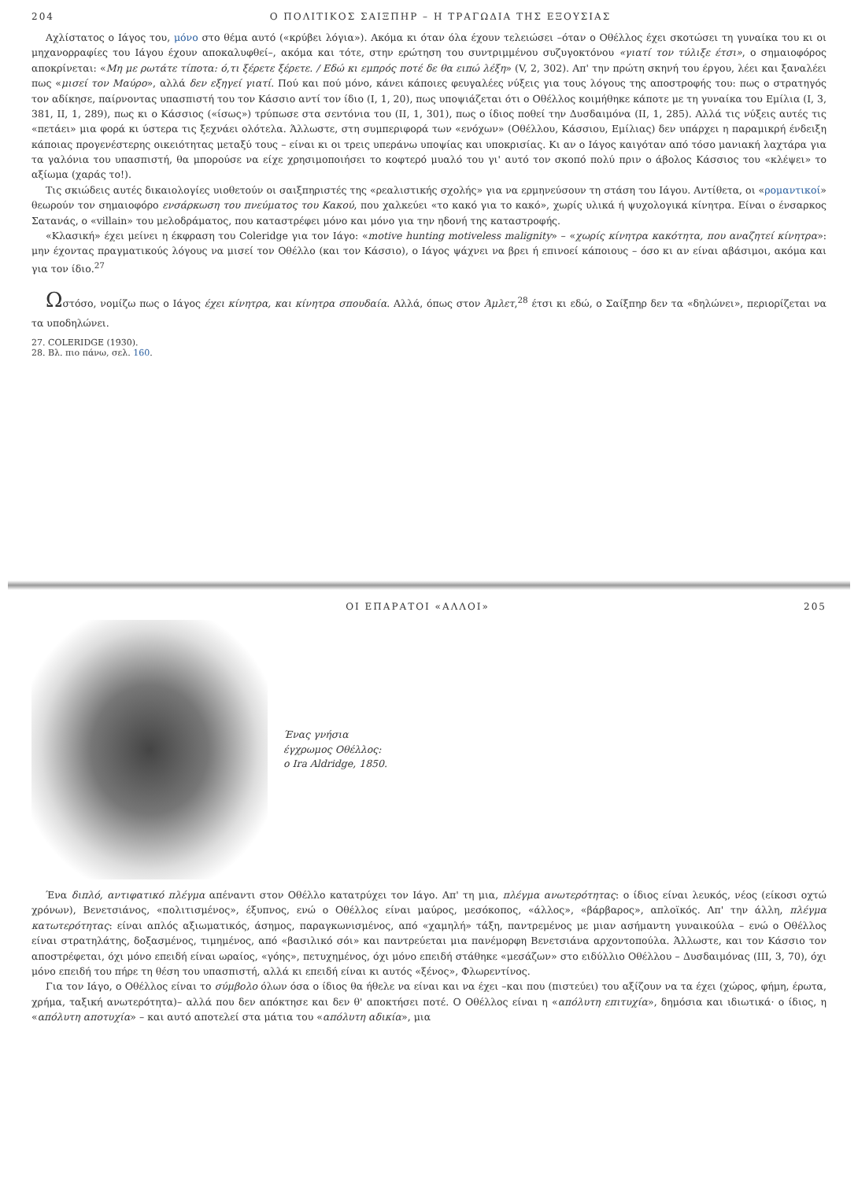204 Ο ΠΟΛΙΤΙΚΟΣ ΣΑΙΞΠΗΡ – Η ΤΡΑΓΩΔΙΑ ΤΗΣ ΕΞΟΥΣΙΑΣ
Αχλίστατος ο Ιάγος του, μόνο στο θέμα αυτό («κρύβει λόγια»). Ακόμα κι όταν όλα έχουν τελειώσει –όταν ο Οθέλλος έχει σκοτώσει τη γυναίκα του κι οι μηχανορραφίες του Ιάγου έχουν αποκαλυφθεί–, ακόμα και τότε, στην ερώτηση του συντριμμένου συζυγοκτόνου «γιατί τον τύλιξε έτσι», ο σημαιοφόρος αποκρίνεται: «Μη με ρωτάτε τίποτα: ό,τι ξέρετε ξέρετε. / Εδώ κι εμπρός ποτέ δε θα ειπώ λέξη» (V, 2, 302). Απ' την πρώτη σκηνή του έργου, λέει και ξαναλέει πως «μισεί τον Μαύρο», αλλά δεν εξηγεί γιατί. Πού και πού μόνο, κάνει κάποιες φευγαλέες νύξεις για τους λόγους της αποστροφής του: πως ο στρατηγός τον αδίκησε, παίρνοντας υπασπιστή του τον Κάσσιο αντί τον ίδιο (Ι, 1, 20), πως υποψιάζεται ότι ο Οθέλλος κοιμήθηκε κάποτε με τη γυναίκα του Εμίλια (Ι, 3, 381, ΙΙ, 1, 289), πως κι ο Κάσσιος («ίσως») τρύπωσε στα σεντόνια του (ΙΙ, 1, 301), πως ο ίδιος ποθεί την Δυσδαιμόνα (ΙΙ, 1, 285). Αλλά τις νύξεις αυτές τις «πετάει» μια φορά κι ύστερα τις ξεχνάει ολότελα. Άλλωστε, στη συμπεριφορά των «ενόχων» (Οθέλλου, Κάσσιου, Εμίλιας) δεν υπάρχει η παραμικρή ένδειξη κάποιας προγενέστερης οικειότητας μεταξύ τους – είναι κι οι τρεις υπεράνω υποψίας και υποκρισίας. Κι αν ο Ιάγος καιγόταν από τόσο μανιακή λαχτάρα για τα γαλόνια του υπασπιστή, θα μπορούσε να είχε χρησιμοποιήσει το κοφτερό μυαλό του γι' αυτό τον σκοπό πολύ πριν ο άβολος Κάσσιος του «κλέψει» το αξίωμα (χαράς το!).
Τις σκιώδεις αυτές δικαιολογίες υιοθετούν οι σαιξπηριστές της «ρεαλιστικής σχολής» για να ερμηνεύσουν τη στάση του Ιάγου. Αντίθετα, οι «ρομαντικοί» θεωρούν τον σημαιοφόρο ενσάρκωση του πνεύματος του Κακού, που χαλκεύει «το κακό για το κακό», χωρίς υλικά ή ψυχολογικά κίνητρα. Είναι ο ένσαρκος Σατανάς, ο «villain» του μελοδράματος, που καταστρέφει μόνο και μόνο για την ηδονή της καταστροφής.
«Κλασική» έχει μείνει η έκφραση του Coleridge για τον Ιάγο: «motive hunting motiveless malignity» – «χωρίς κίνητρα κακότητα, που αναζητεί κίνητρα»: μην έχοντας πραγματικούς λόγους να μισεί τον Οθέλλο (και τον Κάσσιο), ο Ιάγος ψάχνει να βρει ή επινοεί κάποιους – όσο κι αν είναι αβάσιμοι, ακόμα και για τον ίδιο.<sup>27</sup>
Ωστόσο, νομίζω πως ο Ιάγος έχει κίνητρα, και κίνητρα σπουδαία. Αλλά, όπως στον Άμλετ,<sup>28</sup> έτσι κι εδώ, ο Σαίξπηρ δεν τα «δηλώνει», περιορίζεται να τα υποδηλώνει.
27. COLERIDGE (1930).
28. Βλ. πιο πάνω, σελ. 160.
ΟΙ ΕΠΑΡΑΤΟΙ «ΑΛΛΟΙ» 205
Ένας γνήσια
έγχρωμος Οθέλλος:
ο Ira Aldridge, 1850.
Ένα διπλό, αντιφατικό πλέγμα απέναντι στον Οθέλλο κατατρύχει τον Ιάγο. Απ' τη μια, πλέγμα ανωτερότητας: ο ίδιος είναι λευκός, νέος (είκοσι οχτώ χρόνων), Βενετσιάνος, «πολιτισμένος», έξυπνος, ενώ ο Οθέλλος είναι μαύρος, μεσόκοπος, «άλλος», «βάρβαρος», απλοϊκός. Απ' την άλλη, πλέγμα κατωτερότητας: είναι απλός αξιωματικός, άσημος, παραγκωνισμένος, από «χαμηλή» τάξη, παντρεμένος με μιαν ασήμαντη γυναικούλα – ενώ ο Οθέλλος είναι στρατηλάτης, δοξασμένος, τιμημένος, από «βασιλικό σόι» και παντρεύεται μια πανέμορφη Βενετσιάνα αρχοντοπούλα. Άλλωστε, και τον Κάσσιο τον αποστρέφεται, όχι μόνο επειδή είναι ωραίος, «γόης», πετυχημένος, όχι μόνο επειδή στάθηκε «μεσάζων» στο ειδύλλιο Οθέλλου – Δυσδαιμόνας (ΙΙΙ, 3, 70), όχι μόνο επειδή του πήρε τη θέση του υπασπιστή, αλλά κι επειδή είναι κι αυτός «ξένος», Φλωρεντίνος.
Για τον Ιάγο, ο Οθέλλος είναι το σύμβολο όλων όσα ο ίδιος θα ήθελε να είναι και να έχει –και που (πιστεύει) του αξίζουν να τα έχει (χώρος, φήμη, έρωτα, χρήμα, ταξική ανωτερότητα)– αλλά που δεν απόκτησε και δεν θ' αποκτήσει ποτέ. Ο Οθέλλος είναι η «απόλυτη επιτυχία», δημόσια και ιδιωτικά· ο ίδιος, η «απόλυτη αποτυχία» – και αυτό αποτελεί στα μάτια του «απόλυτη αδικία», μια